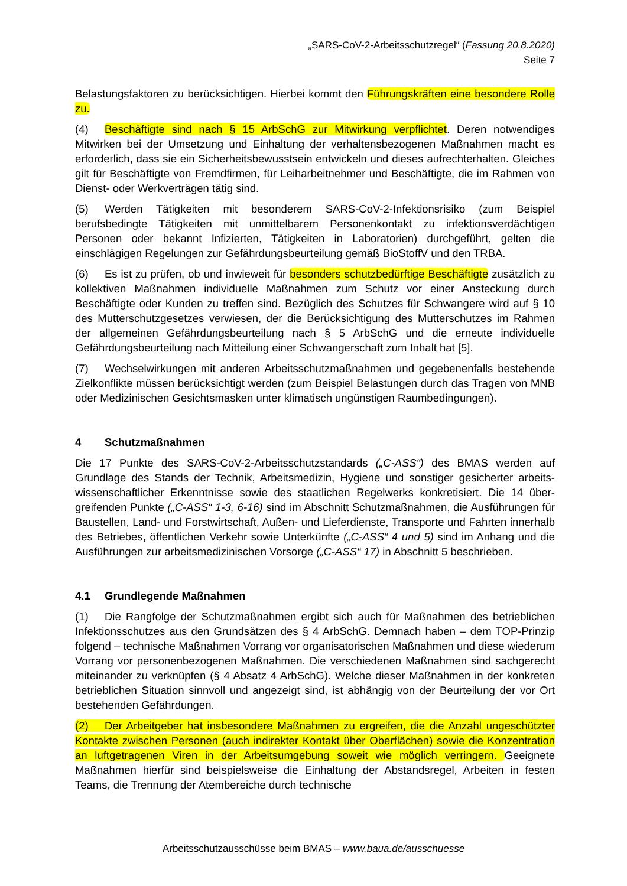„SARS-CoV-2-Arbeitsschutzregel“ (Fassung 20.8.2020)
Seite 7
Belastungsfaktoren zu berücksichtigen. Hierbei kommt den Führungskräften eine besondere Rolle zu.
(4) Beschäftigte sind nach § 15 ArbSchG zur Mitwirkung verpflichtet. Deren notwendiges Mitwirken bei der Umsetzung und Einhaltung der verhaltensbezogenen Maßnahmen macht es erforderlich, dass sie ein Sicherheitsbewusstsein entwickeln und dieses aufrechterhalten. Gleiches gilt für Beschäftigte von Fremdfirmen, für Leiharbeitnehmer und Beschäftigte, die im Rahmen von Dienst- oder Werkverträgen tätig sind.
(5) Werden Tätigkeiten mit besonderem SARS-CoV-2-Infektionsrisiko (zum Beispiel berufsbedingte Tätigkeiten mit unmittelbarem Personenkontakt zu infektionsverdächtigen Personen oder bekannt Infizierten, Tätigkeiten in Laboratorien) durchgeführt, gelten die einschlägigen Regelungen zur Gefährdungsbeurteilung gemäß BioStoffV und den TRBA.
(6) Es ist zu prüfen, ob und inwieweit für besonders schutzbedürftige Beschäftigte zusätzlich zu kollektiven Maßnahmen individuelle Maßnahmen zum Schutz vor einer Ansteckung durch Beschäftigte oder Kunden zu treffen sind. Bezüglich des Schutzes für Schwangere wird auf § 10 des Mutterschutzgesetzes verwiesen, der die Berücksichtigung des Mutterschutzes im Rahmen der allgemeinen Gefährdungsbeurteilung nach § 5 ArbSchG und die erneute individuelle Gefährdungsbeurteilung nach Mitteilung einer Schwangerschaft zum Inhalt hat [5].
(7) Wechselwirkungen mit anderen Arbeitsschutzmaßnahmen und gegebenenfalls bestehende Zielkonflikte müssen berücksichtigt werden (zum Beispiel Belastungen durch das Tragen von MNB oder Medizinischen Gesichtsmasken unter klimatisch ungünstigen Raumbedingungen).
4 Schutzmaßnahmen
Die 17 Punkte des SARS-CoV-2-Arbeitsschutzstandards („C-ASS“) des BMAS werden auf Grundlage des Stands der Technik, Arbeitsmedizin, Hygiene und sonstiger gesicherter arbeits­wissenschaftlicher Erkenntnisse sowie des staatlichen Regelwerks konkretisiert. Die 14 über­greifenden Punkte („C-ASS“ 1-3, 6-16) sind im Abschnitt Schutzmaßnahmen, die Ausführun­gen für Baustellen, Land- und Forstwirtschaft, Außen- und Lieferdienste, Transporte und Fahr­ten innerhalb des Betriebes, öffentlichen Verkehr sowie Unterkünfte („C-ASS“ 4 und 5) sind im Anhang und die Ausführungen zur arbeitsmedizinischen Vorsorge („C-ASS“ 17) in Abschnitt 5 beschrieben.
4.1 Grundlegende Maßnahmen
(1) Die Rangfolge der Schutzmaßnahmen ergibt sich auch für Maßnahmen des betrieblichen Infektionsschutzes aus den Grundsätzen des § 4 ArbSchG. Demnach haben – dem TOP-Prinzip folgend – technische Maßnahmen Vorrang vor organisatorischen Maßnahmen und diese wiederum Vorrang vor personenbezogenen Maßnahmen. Die verschiedenen Maßnahmen sind sachgerecht miteinander zu verknüpfen (§ 4 Absatz 4 ArbSchG). Welche dieser Maßnahmen in der konkreten betrieblichen Situation sinnvoll und angezeigt sind, ist abhängig von der Beurteilung der vor Ort bestehenden Gefährdungen.
(2) Der Arbeitgeber hat insbesondere Maßnahmen zu ergreifen, die die Anzahl ungeschützter Kontakte zwischen Personen (auch indirekter Kontakt über Oberflächen) sowie die Konzentration an luftgetragenen Viren in der Arbeitsumgebung soweit wie möglich verringern. Geeignete Maßnahmen hierfür sind beispielsweise die Einhaltung der Abstandsregel, Arbeiten in festen Teams, die Trennung der Atembereiche durch technische
Arbeitsschutzausschüsse beim BMAS – www.baua.de/ausschuesse